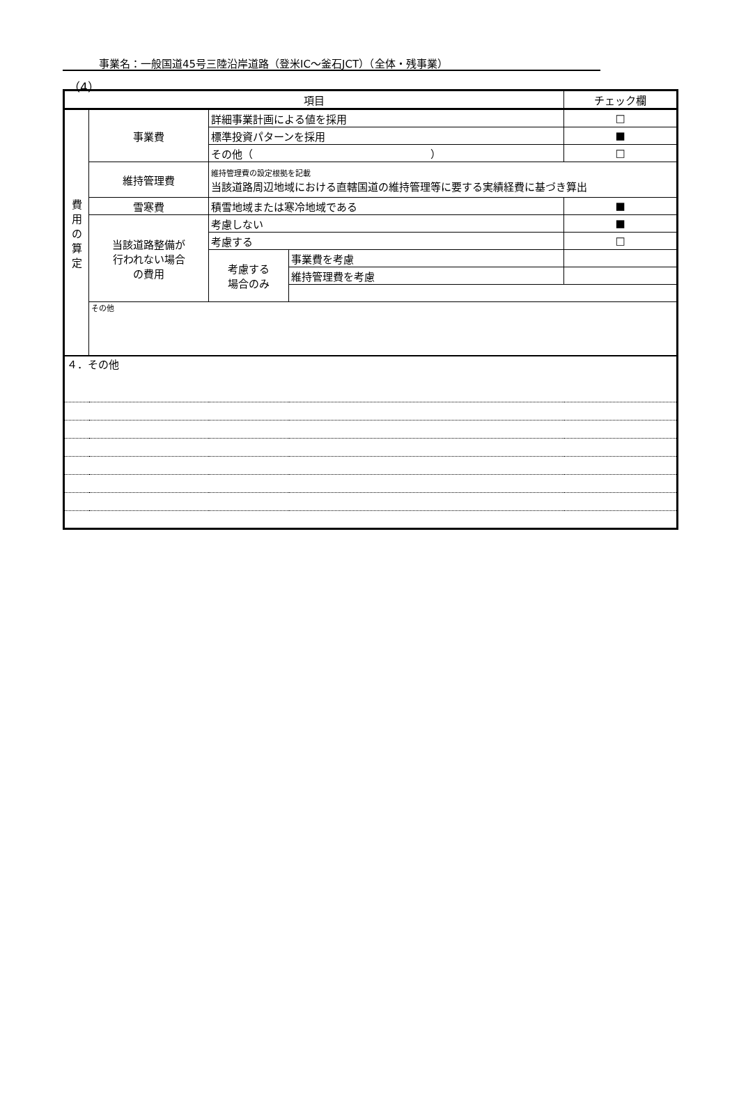事業名：一般国道45号三陸沿岸道路（登米IC～釜石JCT）（全体・残事業）
（4）
| 項目 | | | | チェック欄 |
| --- | --- | --- | --- | --- |
| 費 用 の 算 定 | 事業費 | 詳細事業計画による値を採用 | | □ |
| | | 標準投資パターンを採用 | | ■ |
| | | その他（ ） | | □ |
| | 維持管理費 | 維持管理費の設定根拠を記載 当該道路周辺地域における直轄国道の維持管理等に要する実績経費に基づき算出 | | |
| | 雪寒費 | 積雪地域または寒冷地域である | | ■ |
| | 当該道路整備が 行われない場合 の費用 | 考慮しない | | ■ |
| | | 考慮する | | □ |
| | | 考慮する 場合のみ | 事業費を考慮 | |
| | | | 維持管理費を考慮 | |
| | その他 | | | |
| ４．その他 | | | | |